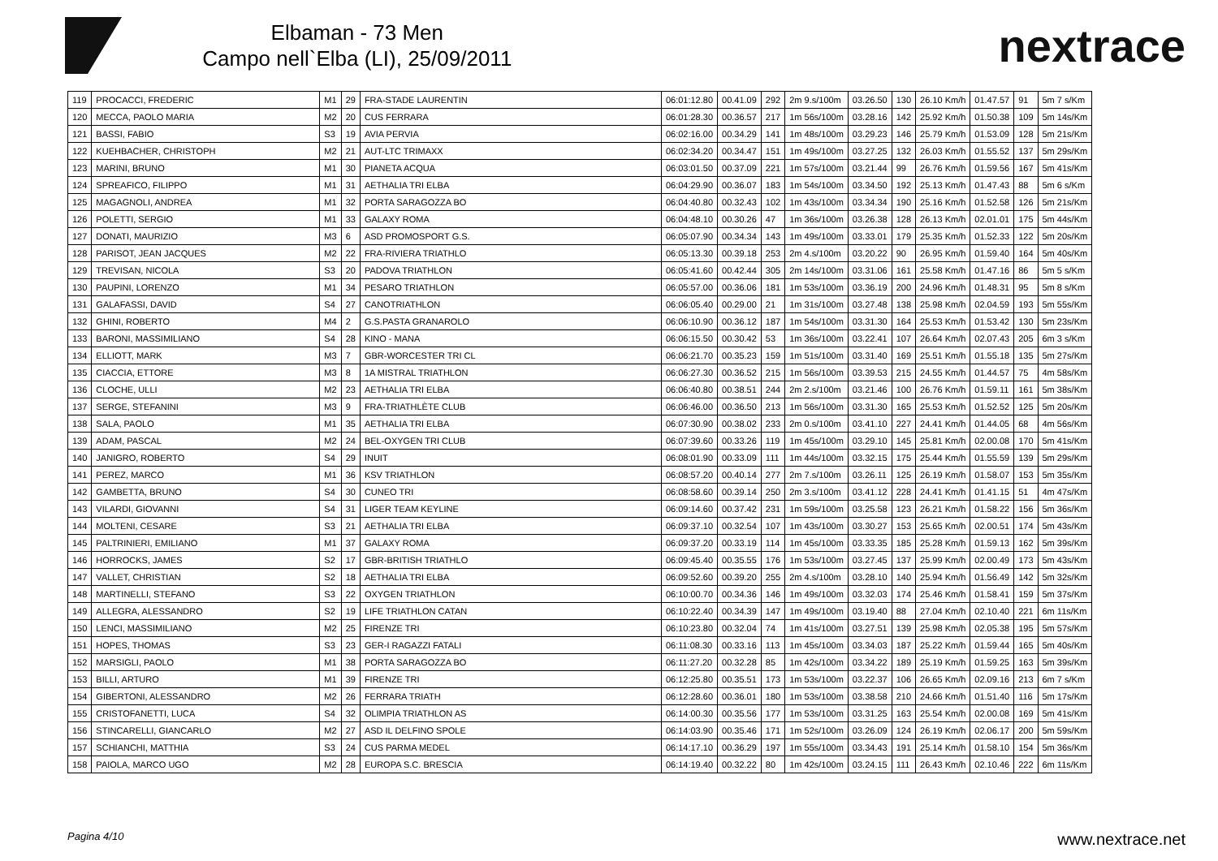Elbaman - 73 Men
Campo nell`Elba (LI), 25/09/2011
nextrace
| 119 | PROCACCI, FREDERIC | M1 | 29 | FRA-STADE LAURENTIN | 06:01:12.80 | 00.41.09 | 292 | 2m 9.s/100m | 03.26.50 | 130 | 26.10 Km/h | 01.47.57 | 91 | 5m 7 s/Km |
| 120 | MECCA, PAOLO MARIA | M2 | 20 | CUS FERRARA | 06:01:28.30 | 00.36.57 | 217 | 1m 56s/100m | 03.28.16 | 142 | 25.92 Km/h | 01.50.38 | 109 | 5m 14s/Km |
| 121 | BASSI, FABIO | S3 | 19 | AVIA PERVIA | 06:02:16.00 | 00.34.29 | 141 | 1m 48s/100m | 03.29.23 | 146 | 25.79 Km/h | 01.53.09 | 128 | 5m 21s/Km |
| 122 | KUEHBACHER, CHRISTOPH | M2 | 21 | AUT-LTC TRIMAXX | 06:02:34.20 | 00.34.47 | 151 | 1m 49s/100m | 03.27.25 | 132 | 26.03 Km/h | 01.55.52 | 137 | 5m 29s/Km |
| 123 | MARINI, BRUNO | M1 | 30 | PIANETA ACQUA | 06:03:01.50 | 00.37.09 | 221 | 1m 57s/100m | 03.21.44 | 99 | 26.76 Km/h | 01.59.56 | 167 | 5m 41s/Km |
| 124 | SPREAFICO, FILIPPO | M1 | 31 | AETHALIA TRI ELBA | 06:04:29.90 | 00.36.07 | 183 | 1m 54s/100m | 03.34.50 | 192 | 25.13 Km/h | 01.47.43 | 88 | 5m 6 s/Km |
| 125 | MAGAGNOLI, ANDREA | M1 | 32 | PORTA SARAGOZZA BO | 06:04:40.80 | 00.32.43 | 102 | 1m 43s/100m | 03.34.34 | 190 | 25.16 Km/h | 01.52.58 | 126 | 5m 21s/Km |
| 126 | POLETTI, SERGIO | M1 | 33 | GALAXY ROMA | 06:04:48.10 | 00.30.26 | 47 | 1m 36s/100m | 03.26.38 | 128 | 26.13 Km/h | 02.01.01 | 175 | 5m 44s/Km |
| 127 | DONATI, MAURIZIO | M3 | 6 | ASD PROMOSPORT G.S. | 06:05:07.90 | 00.34.34 | 143 | 1m 49s/100m | 03.33.01 | 179 | 25.35 Km/h | 01.52.33 | 122 | 5m 20s/Km |
| 128 | PARISOT, JEAN JACQUES | M2 | 22 | FRA-RIVIERA TRIATHLO | 06:05:13.30 | 00.39.18 | 253 | 2m 4.s/100m | 03.20.22 | 90 | 26.95 Km/h | 01.59.40 | 164 | 5m 40s/Km |
| 129 | TREVISAN, NICOLA | S3 | 20 | PADOVA TRIATHLON | 06:05:41.60 | 00.42.44 | 305 | 2m 14s/100m | 03.31.06 | 161 | 25.58 Km/h | 01.47.16 | 86 | 5m 5 s/Km |
| 130 | PAUPINI, LORENZO | M1 | 34 | PESARO TRIATHLON | 06:05:57.00 | 00.36.06 | 181 | 1m 53s/100m | 03.36.19 | 200 | 24.96 Km/h | 01.48.31 | 95 | 5m 8 s/Km |
| 131 | GALAFASSI, DAVID | S4 | 27 | CANOTRIATHLON | 06:06:05.40 | 00.29.00 | 21 | 1m 31s/100m | 03.27.48 | 138 | 25.98 Km/h | 02.04.59 | 193 | 5m 55s/Km |
| 132 | GHINI, ROBERTO | M4 | 2 | G.S.PASTA GRANAROLO | 06:06:10.90 | 00.36.12 | 187 | 1m 54s/100m | 03.31.30 | 164 | 25.53 Km/h | 01.53.42 | 130 | 5m 23s/Km |
| 133 | BARONI, MASSIMILIANO | S4 | 28 | KINO - MANA | 06:06:15.50 | 00.30.42 | 53 | 1m 36s/100m | 03.22.41 | 107 | 26.64 Km/h | 02.07.43 | 205 | 6m 3 s/Km |
| 134 | ELLIOTT, MARK | M3 | 7 | GBR-WORCESTER TRI CL | 06:06:21.70 | 00.35.23 | 159 | 1m 51s/100m | 03.31.40 | 169 | 25.51 Km/h | 01.55.18 | 135 | 5m 27s/Km |
| 135 | CIACCIA, ETTORE | M3 | 8 | 1A MISTRAL TRIATHLON | 06:06:27.30 | 00.36.52 | 215 | 1m 56s/100m | 03.39.53 | 215 | 24.55 Km/h | 01.44.57 | 75 | 4m 58s/Km |
| 136 | CLOCHE, ULLI | M2 | 23 | AETHALIA TRI ELBA | 06:06:40.80 | 00.38.51 | 244 | 2m 2.s/100m | 03.21.46 | 100 | 26.76 Km/h | 01.59.11 | 161 | 5m 38s/Km |
| 137 | SERGE, STEFANINI | M3 | 9 | FRA-TRIATHLÈTE CLUB | 06:06:46.00 | 00.36.50 | 213 | 1m 56s/100m | 03.31.30 | 165 | 25.53 Km/h | 01.52.52 | 125 | 5m 20s/Km |
| 138 | SALA, PAOLO | M1 | 35 | AETHALIA TRI ELBA | 06:07:30.90 | 00.38.02 | 233 | 2m 0.s/100m | 03.41.10 | 227 | 24.41 Km/h | 01.44.05 | 68 | 4m 56s/Km |
| 139 | ADAM, PASCAL | M2 | 24 | BEL-OXYGEN TRI CLUB | 06:07:39.60 | 00.33.26 | 119 | 1m 45s/100m | 03.29.10 | 145 | 25.81 Km/h | 02.00.08 | 170 | 5m 41s/Km |
| 140 | JANIGRO, ROBERTO | S4 | 29 | INUIT | 06:08:01.90 | 00.33.09 | 111 | 1m 44s/100m | 03.32.15 | 175 | 25.44 Km/h | 01.55.59 | 139 | 5m 29s/Km |
| 141 | PEREZ, MARCO | M1 | 36 | KSV TRIATHLON | 06:08:57.20 | 00.40.14 | 277 | 2m 7.s/100m | 03.26.11 | 125 | 26.19 Km/h | 01.58.07 | 153 | 5m 35s/Km |
| 142 | GAMBETTA, BRUNO | S4 | 30 | CUNEO TRI | 06:08:58.60 | 00.39.14 | 250 | 2m 3.s/100m | 03.41.12 | 228 | 24.41 Km/h | 01.41.15 | 51 | 4m 47s/Km |
| 143 | VILARDI, GIOVANNI | S4 | 31 | LIGER TEAM KEYLINE | 06:09:14.60 | 00.37.42 | 231 | 1m 59s/100m | 03.25.58 | 123 | 26.21 Km/h | 01.58.22 | 156 | 5m 36s/Km |
| 144 | MOLTENI, CESARE | S3 | 21 | AETHALIA TRI ELBA | 06:09:37.10 | 00.32.54 | 107 | 1m 43s/100m | 03.30.27 | 153 | 25.65 Km/h | 02.00.51 | 174 | 5m 43s/Km |
| 145 | PALTRINIERI, EMILIANO | M1 | 37 | GALAXY ROMA | 06:09:37.20 | 00.33.19 | 114 | 1m 45s/100m | 03.33.35 | 185 | 25.28 Km/h | 01.59.13 | 162 | 5m 39s/Km |
| 146 | HORROCKS, JAMES | S2 | 17 | GBR-BRITISH TRIATHLO | 06:09:45.40 | 00.35.55 | 176 | 1m 53s/100m | 03.27.45 | 137 | 25.99 Km/h | 02.00.49 | 173 | 5m 43s/Km |
| 147 | VALLET, CHRISTIAN | S2 | 18 | AETHALIA TRI ELBA | 06:09:52.60 | 00.39.20 | 255 | 2m 4.s/100m | 03.28.10 | 140 | 25.94 Km/h | 01.56.49 | 142 | 5m 32s/Km |
| 148 | MARTINELLI, STEFANO | S3 | 22 | OXYGEN TRIATHLON | 06:10:00.70 | 00.34.36 | 146 | 1m 49s/100m | 03.32.03 | 174 | 25.46 Km/h | 01.58.41 | 159 | 5m 37s/Km |
| 149 | ALLEGRA, ALESSANDRO | S2 | 19 | LIFE TRIATHLON CATAN | 06:10:22.40 | 00.34.39 | 147 | 1m 49s/100m | 03.19.40 | 88 | 27.04 Km/h | 02.10.40 | 221 | 6m 11s/Km |
| 150 | LENCI, MASSIMILIANO | M2 | 25 | FIRENZE TRI | 06:10:23.80 | 00.32.04 | 74 | 1m 41s/100m | 03.27.51 | 139 | 25.98 Km/h | 02.05.38 | 195 | 5m 57s/Km |
| 151 | HOPES, THOMAS | S3 | 23 | GER-I RAGAZZI FATALI | 06:11:08.30 | 00.33.16 | 113 | 1m 45s/100m | 03.34.03 | 187 | 25.22 Km/h | 01.59.44 | 165 | 5m 40s/Km |
| 152 | MARSIGLI, PAOLO | M1 | 38 | PORTA SARAGOZZA BO | 06:11:27.20 | 00.32.28 | 85 | 1m 42s/100m | 03.34.22 | 189 | 25.19 Km/h | 01.59.25 | 163 | 5m 39s/Km |
| 153 | BILLI, ARTURO | M1 | 39 | FIRENZE TRI | 06:12:25.80 | 00.35.51 | 173 | 1m 53s/100m | 03.22.37 | 106 | 26.65 Km/h | 02.09.16 | 213 | 6m 7 s/Km |
| 154 | GIBERTONI, ALESSANDRO | M2 | 26 | FERRARA TRIATH | 06:12:28.60 | 00.36.01 | 180 | 1m 53s/100m | 03.38.58 | 210 | 24.66 Km/h | 01.51.40 | 116 | 5m 17s/Km |
| 155 | CRISTOFANETTI, LUCA | S4 | 32 | OLIMPIA TRIATHLON AS | 06:14:00.30 | 00.35.56 | 177 | 1m 53s/100m | 03.31.25 | 163 | 25.54 Km/h | 02.00.08 | 169 | 5m 41s/Km |
| 156 | STINCARELLI, GIANCARLO | M2 | 27 | ASD IL DELFINO SPOLE | 06:14:03.90 | 00.35.46 | 171 | 1m 52s/100m | 03.26.09 | 124 | 26.19 Km/h | 02.06.17 | 200 | 5m 59s/Km |
| 157 | SCHIANCHI, MATTHIA | S3 | 24 | CUS PARMA MEDEL | 06:14:17.10 | 00.36.29 | 197 | 1m 55s/100m | 03.34.43 | 191 | 25.14 Km/h | 01.58.10 | 154 | 5m 36s/Km |
| 158 | PAIOLA, MARCO UGO | M2 | 28 | EUROPA S.C. BRESCIA | 06:14:19.40 | 00.32.22 | 80 | 1m 42s/100m | 03.24.15 | 111 | 26.43 Km/h | 02.10.46 | 222 | 6m 11s/Km |
Pagina 4/10 www.nextrace.net